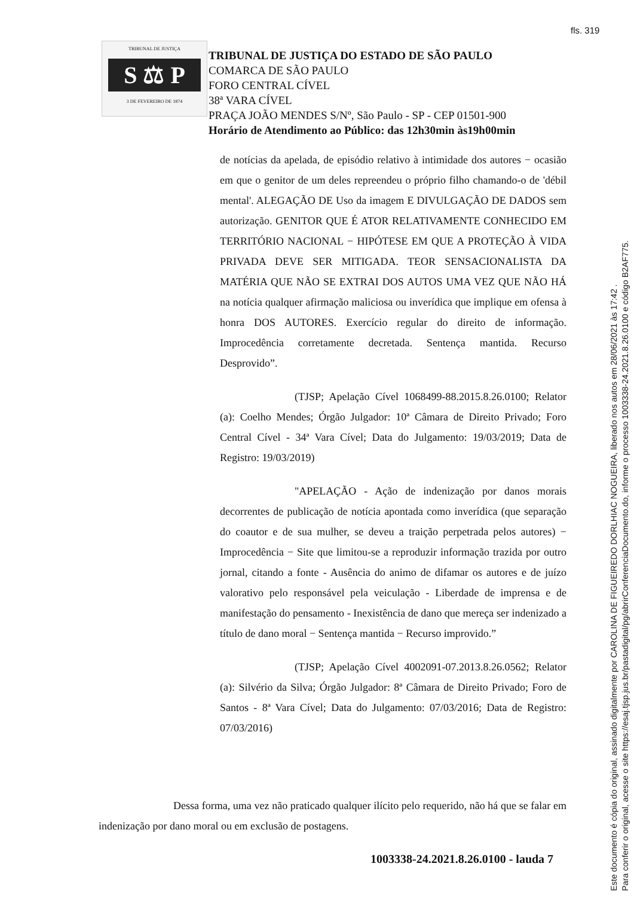fls. 319
TRIBUNAL DE JUSTIÇA
S ⚖ P
3 DE FEVEREIRO DE 1874
TRIBUNAL DE JUSTIÇA DO ESTADO DE SÃO PAULO
COMARCA DE SÃO PAULO
FORO CENTRAL CÍVEL
38ª VARA CÍVEL
PRAÇA JOÃO MENDES S/Nº, São Paulo - SP - CEP 01501-900
Horário de Atendimento ao Público: das 12h30min às19h00min
de notícias da apelada, de episódio relativo à intimidade dos autores − ocasião em que o genitor de um deles repreendeu o próprio filho chamando-o de 'débil mental'. ALEGAÇÃO DE Uso da imagem E DIVULGAÇÃO DE DADOS sem autorização. GENITOR QUE É ATOR RELATIVAMENTE CONHECIDO EM TERRITÓRIO NACIONAL − HIPÓTESE EM QUE A PROTEÇÃO À VIDA PRIVADA DEVE SER MITIGADA. TEOR SENSACIONALISTA DA MATÉRIA QUE NÃO SE EXTRAI DOS AUTOS UMA VEZ QUE NÃO HÁ na notícia qualquer afirmação maliciosa ou inverídica que implique em ofensa à honra DOS AUTORES. Exercício regular do direito de informação. Improcedência corretamente decretada. Sentença mantida. Recurso Desprovido”.
(TJSP; Apelação Cível 1068499-88.2015.8.26.0100; Relator (a): Coelho Mendes; Órgão Julgador: 10ª Câmara de Direito Privado; Foro Central Cível - 34ª Vara Cível; Data do Julgamento: 19/03/2019; Data de Registro: 19/03/2019)
"APELAÇÃO - Ação de indenização por danos morais decorrentes de publicação de notícia apontada como inverídica (que separação do coautor e de sua mulher, se deveu a traição perpetrada pelos autores) − Improcedência − Site que limitou-se a reproduzir informação trazida por outro jornal, citando a fonte - Ausência do animo de difamar os autores e de juízo valorativo pelo responsável pela veiculação - Liberdade de imprensa e de manifestação do pensamento - Inexistência de dano que mereça ser indenizado a título de dano moral − Sentença mantida − Recurso improvido.”
(TJSP; Apelação Cível 4002091-07.2013.8.26.0562; Relator (a): Silvério da Silva; Órgão Julgador: 8ª Câmara de Direito Privado; Foro de Santos - 8ª Vara Cível; Data do Julgamento: 07/03/2016; Data de Registro: 07/03/2016)
Dessa forma, uma vez não praticado qualquer ilícito pelo requerido, não há que se falar em indenização por dano moral ou em exclusão de postagens.
1003338-24.2021.8.26.0100 - lauda 7
Este documento é cópia do original, assinado digitalmente por CAROLINA DE FIGUEIREDO DORLHIAC NOGUEIRA, liberado nos autos em 28/06/2021 às 17:42 .
Para conferir o original, acesse o site https://esaj.tjsp.jus.br/pastadigital/pg/abrirConferenciaDocumento.do, informe o processo 1003338-24.2021.8.26.0100 e código B2AF775.